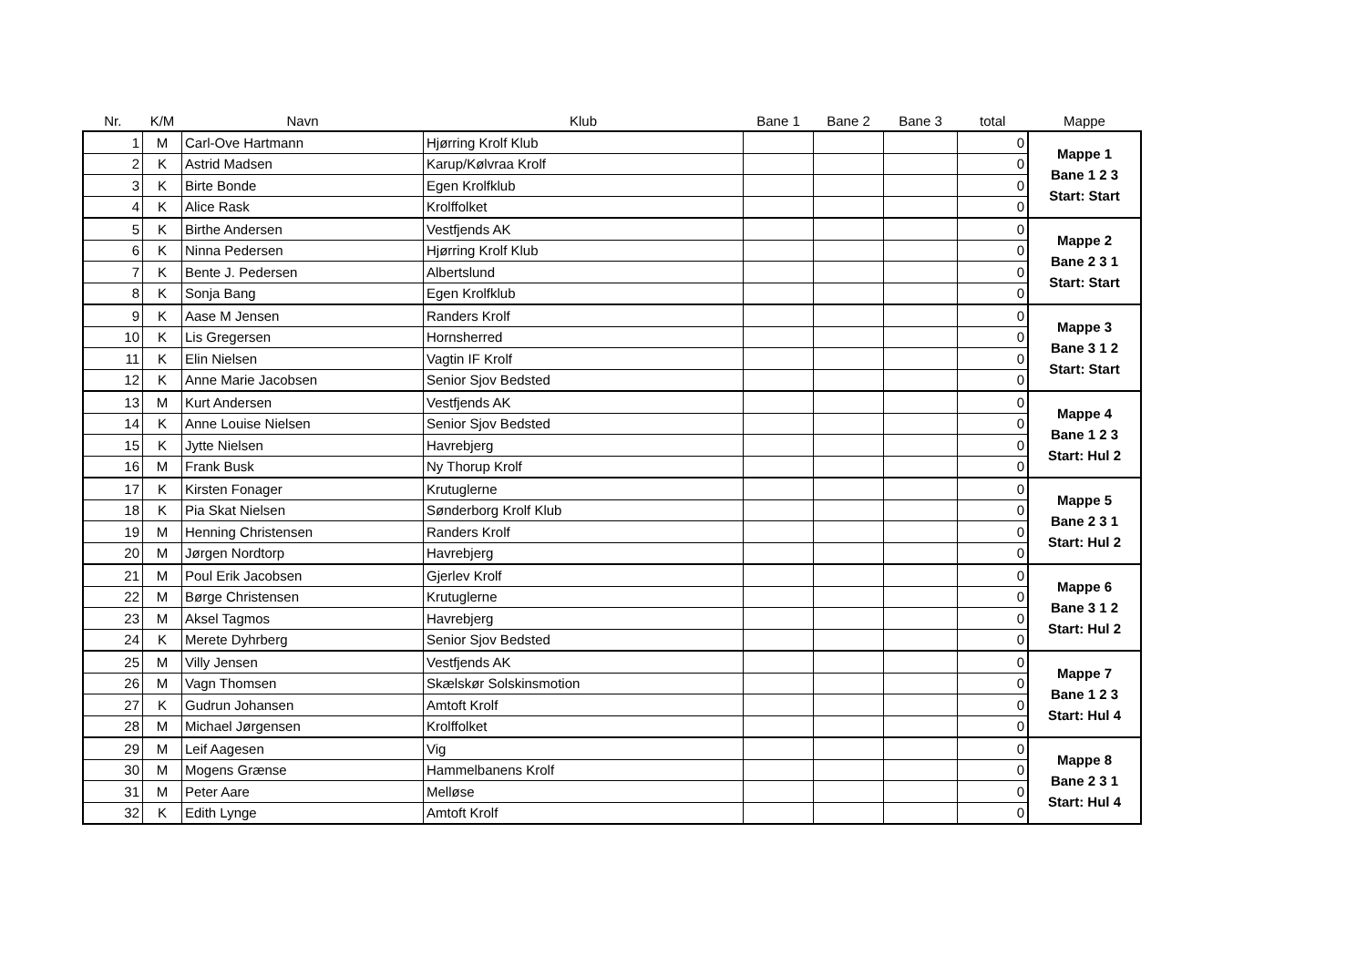| Nr. | K/M | Navn | Klub | Bane 1 | Bane 2 | Bane 3 | total | Mappe |
| --- | --- | --- | --- | --- | --- | --- | --- | --- |
| 1 | M | Carl-Ove Hartmann | Hjørring Krolf Klub | | | | 0 | Mappe 1 Bane 1 2 3 Start: Start |
| 2 | K | Astrid Madsen | Karup/Kølvraa Krolf | | | | 0 | |
| 3 | K | Birte Bonde | Egen Krolfklub | | | | 0 | |
| 4 | K | Alice Rask | Krolffolket | | | | 0 | |
| 5 | K | Birthe Andersen | Vestfjends AK | | | | 0 | Mappe 2 Bane 2 3 1 Start: Start |
| 6 | K | Ninna Pedersen | Hjørring Krolf Klub | | | | 0 | |
| 7 | K | Bente J. Pedersen | Albertslund | | | | 0 | |
| 8 | K | Sonja Bang | Egen Krolfklub | | | | 0 | |
| 9 | K | Aase M Jensen | Randers Krolf | | | | 0 | Mappe 3 Bane 3 1 2 Start: Start |
| 10 | K | Lis Gregersen | Hornsherred | | | | 0 | |
| 11 | K | Elin Nielsen | Vagtin IF Krolf | | | | 0 | |
| 12 | K | Anne Marie Jacobsen | Senior Sjov Bedsted | | | | 0 | |
| 13 | M | Kurt Andersen | Vestfjends AK | | | | 0 | Mappe 4 Bane 1 2 3 Start: Hul 2 |
| 14 | K | Anne Louise Nielsen | Senior Sjov Bedsted | | | | 0 | |
| 15 | K | Jytte Nielsen | Havrebjerg | | | | 0 | |
| 16 | M | Frank Busk | Ny Thorup Krolf | | | | 0 | |
| 17 | K | Kirsten Fonager | Krutuglerne | | | | 0 | Mappe 5 Bane 2 3 1 Start: Hul 2 |
| 18 | K | Pia Skat Nielsen | Sønderborg Krolf Klub | | | | 0 | |
| 19 | M | Henning Christensen | Randers Krolf | | | | 0 | |
| 20 | M | Jørgen Nordtorp | Havrebjerg | | | | 0 | |
| 21 | M | Poul Erik Jacobsen | Gjerlev Krolf | | | | 0 | Mappe 6 Bane 3 1 2 Start: Hul 2 |
| 22 | M | Børge Christensen | Krutuglerne | | | | 0 | |
| 23 | M | Aksel Tagmos | Havrebjerg | | | | 0 | |
| 24 | K | Merete Dyhrberg | Senior Sjov Bedsted | | | | 0 | |
| 25 | M | Villy Jensen | Vestfjends AK | | | | 0 | Mappe 7 Bane 1 2 3 Start: Hul 4 |
| 26 | M | Vagn Thomsen | Skælskør Solskinsmotion | | | | 0 | |
| 27 | K | Gudrun Johansen | Amtoft Krolf | | | | 0 | |
| 28 | M | Michael Jørgensen | Krolffolket | | | | 0 | |
| 29 | M | Leif Aagesen | Vig | | | | 0 | Mappe 8 Bane 2 3 1 Start: Hul 4 |
| 30 | M | Mogens Grænse | Hammelbanens Krolf | | | | 0 | |
| 31 | M | Peter Aare | Melløse | | | | 0 | |
| 32 | K | Edith Lynge | Amtoft Krolf | | | | 0 | |